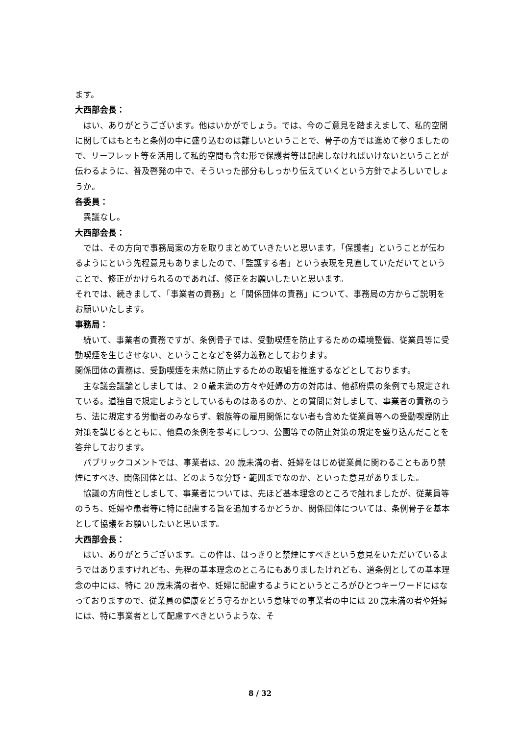ます。
大西部会長：
はい、ありがとうございます。他はいかがでしょう。では、今のご意見を踏まえまして、私的空間に関してはもともと条例の中に盛り込むのは難しいということで、骨子の方では進めて参りましたので、リーフレット等を活用して私的空間も含む形で保護者等は配慮しなければいけないということが伝わるように、普及啓発の中で、そういった部分もしっかり伝えていくという方針でよろしいでしょうか。
各委員：
異議なし。
大西部会長：
では、その方向で事務局案の方を取りまとめていきたいと思います。「保護者」ということが伝わるようにという先程意見もありましたので、「監護する者」という表現を見直していただいてということで、修正がかけられるのであれば、修正をお願いしたいと思います。
それでは、続きまして、「事業者の責務」と「関係団体の責務」について、事務局の方からご説明をお願いいたします。
事務局：
続いて、事業者の責務ですが、条例骨子では、受動喫煙を防止するための環境整備、従業員等に受動喫煙を生じさせない、ということなどを努力義務としております。
関係団体の責務は、受動喫煙を未然に防止するための取組を推進するなどとしております。
主な議会議論としましては、２０歳未満の方々や妊婦の方の対応は、他都府県の条例でも規定されている。道独自で規定しようとしているものはあるのか、との質問に対しまして、事業者の責務のうち、法に規定する労働者のみならず、親族等の雇用関係にない者も含めた従業員等への受動喫煙防止対策を講じるとともに、他県の条例を参考にしつつ、公園等での防止対策の規定を盛り込んだことを　答弁しております。
パブリックコメントでは、事業者は、20 歳未満の者、妊婦をはじめ従業員に関わることもあり禁煙にすべき、関係団体とは、どのような分野・範囲までなのか、といった意見がありました。
協議の方向性としまして、事業者については、先ほど基本理念のところで触れましたが、従業員等のうち、妊婦や患者等に特に配慮する旨を追加するかどうか、関係団体については、条例骨子を基本として協議をお願いしたいと思います。
大西部会長：
はい、ありがとうございます。この件は、はっきりと禁煙にすべきという意見をいただいているようではありますけれども、先程の基本理念のところにもありましたけれども、道条例としての基本理念の中には、特に 20 歳未満の者や、妊婦に配慮するようにというところがひとつキーワードにはなっておりますので、従業員の健康をどう守るかという意味での事業者の中には 20 歳未満の者や妊婦には、特に事業者として配慮すべきというような、そ
8 / 32